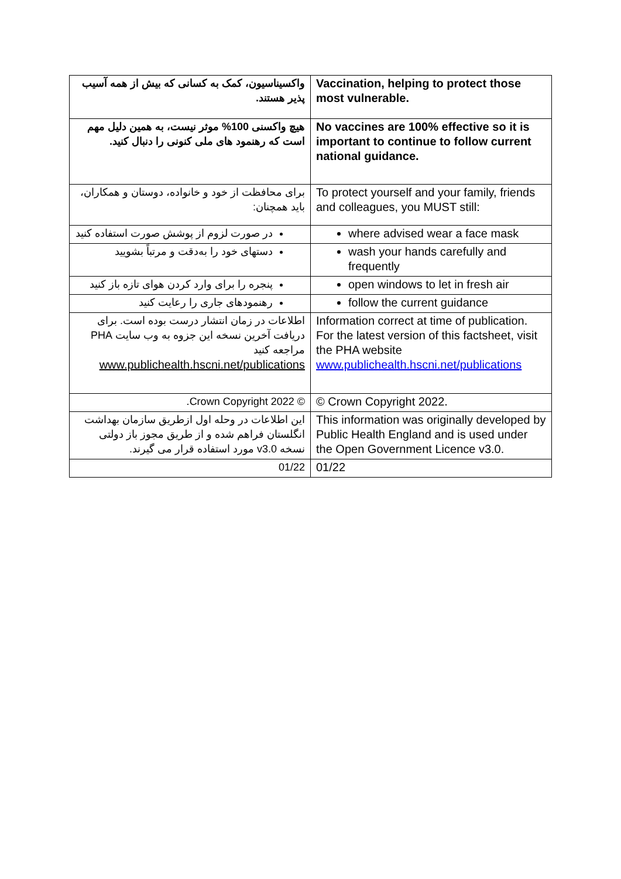| واکسیناسیون، کمک به کسانی که بیش از همه آسیب پذیر هستند. | Vaccination, helping to protect those most vulnerable. |
| هیچ واکسنی 100% موثر نیست، به همین دلیل مهم است که رهنمود های ملی کنونی را دنبال کنید. | No vaccines are 100% effective so it is important to continue to follow current national guidance. |
| برای محافظت از خود و خانواده، دوستان و همکاران، باید همچنان: | To protect yourself and your family, friends and colleagues, you MUST still: |
| در صورت لزوم از پوشش صورت استفاده کنید | where advised wear a face mask |
| دستهای خود را به‌دقت و مرتباً بشویید | wash your hands carefully and frequently |
| پنجره را برای وارد کردن هوای تازه باز کنید | open windows to let in fresh air |
| رهنمودهای جاری را رعایت کنید | follow the current guidance |
| اطلاعات در زمان انتشار درست بوده است. برای دریافت آخرین نسخه این جزوه به وب سایت PHA مراجعه کنید www.publichealth.hscni.net/publications | Information correct at time of publication. For the latest version of this factsheet, visit the PHA website www.publichealth.hscni.net/publications |
| © Crown Copyright 2022. | © Crown Copyright 2022. |
| این اطلاعات در وحله اول ازطریق سازمان بهداشت انگلستان فراهم شده و از طریق مجوز باز دولتی نسخه v3.0 مورد استفاده قرار می گیرند. | This information was originally developed by Public Health England and is used under the Open Government Licence v3.0. |
| 01/22 | 01/22 |